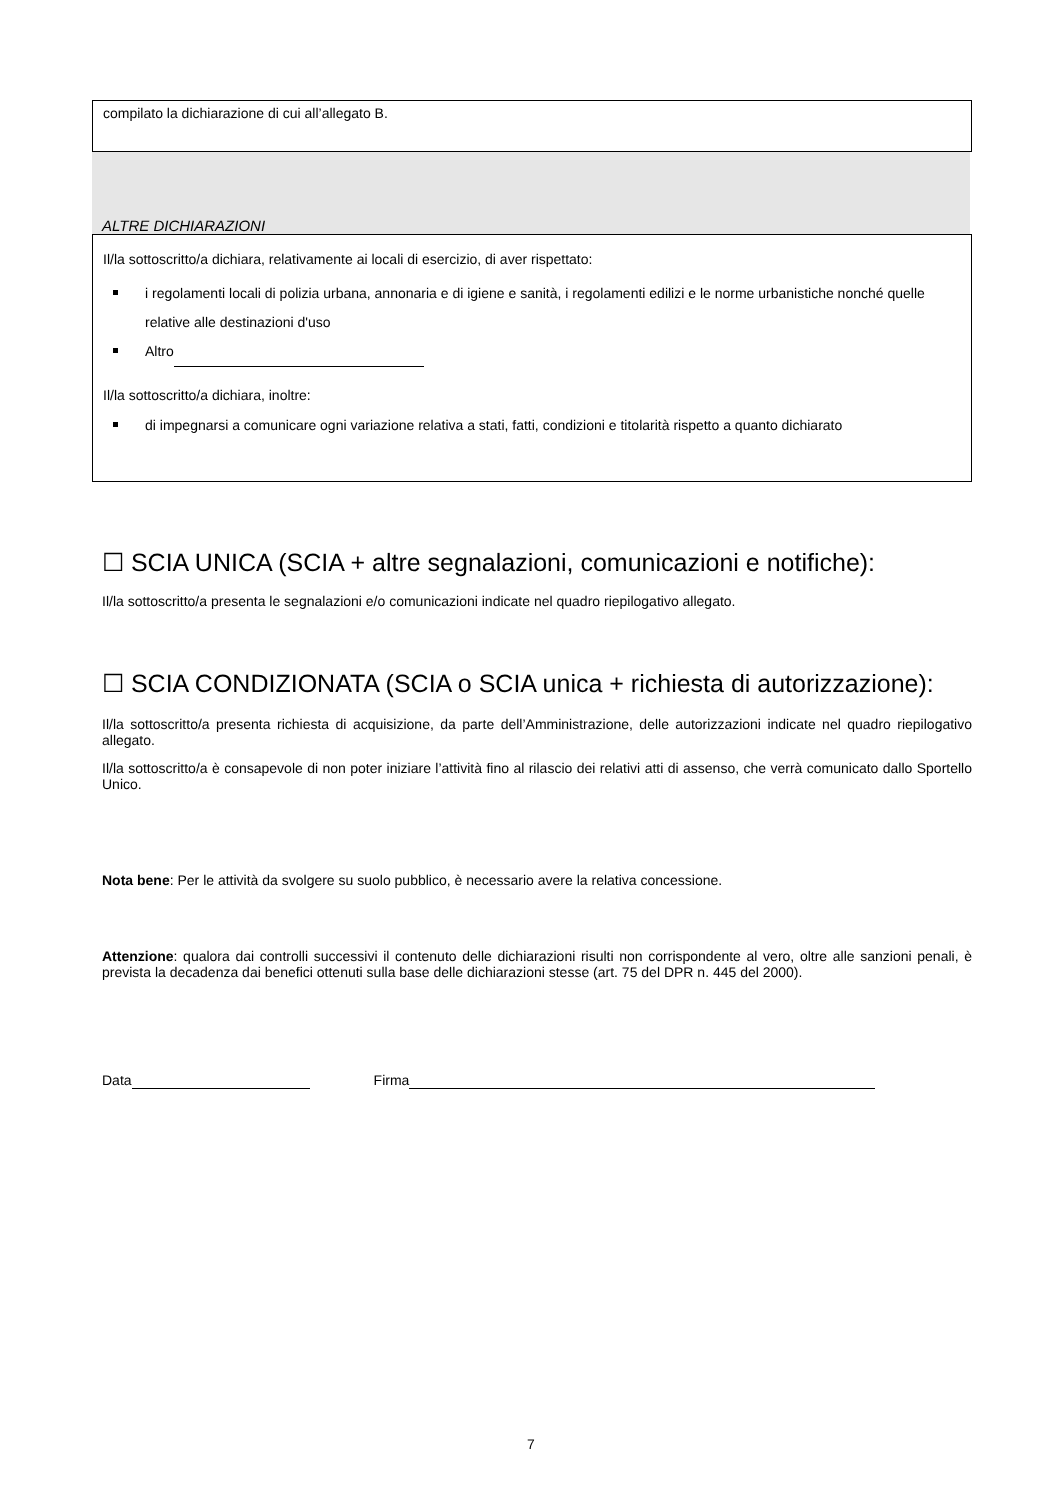compilato la dichiarazione di cui all’allegato B.
ALTRE DICHIARAZIONI
Il/la sottoscritto/a dichiara, relativamente ai locali di esercizio, di aver rispettato:
i regolamenti locali di polizia urbana, annonaria e di igiene e sanità, i regolamenti edilizi e le norme urbanistiche nonché quelle relative alle destinazioni d'uso
Altro
Il/la sottoscritto/a dichiara, inoltre:
di impegnarsi a comunicare ogni variazione relativa a stati, fatti, condizioni e titolarità rispetto a quanto dichiarato
☐ SCIA UNICA (SCIA + altre segnalazioni, comunicazioni e notifiche):
Il/la sottoscritto/a presenta le segnalazioni e/o comunicazioni indicate nel quadro riepilogativo allegato.
☐ SCIA CONDIZIONATA (SCIA o SCIA unica + richiesta di autorizzazione):
Il/la sottoscritto/a presenta richiesta di acquisizione, da parte dell’Amministrazione, delle autorizzazioni indicate nel quadro riepilogativo allegato.
Il/la sottoscritto/a è consapevole di non poter iniziare l’attività fino al rilascio dei relativi atti di assenso, che verrà comunicato dallo Sportello Unico.
Nota bene: Per le attività da svolgere su suolo pubblico, è necessario avere la relativa concessione.
Attenzione: qualora dai controlli successivi il contenuto delle dichiarazioni risulti non corrispondente al vero, oltre alle sanzioni penali, è prevista la decadenza dai benefici ottenuti sulla base delle dichiarazioni stesse (art. 75 del DPR n. 445 del 2000).
Data Firma
7